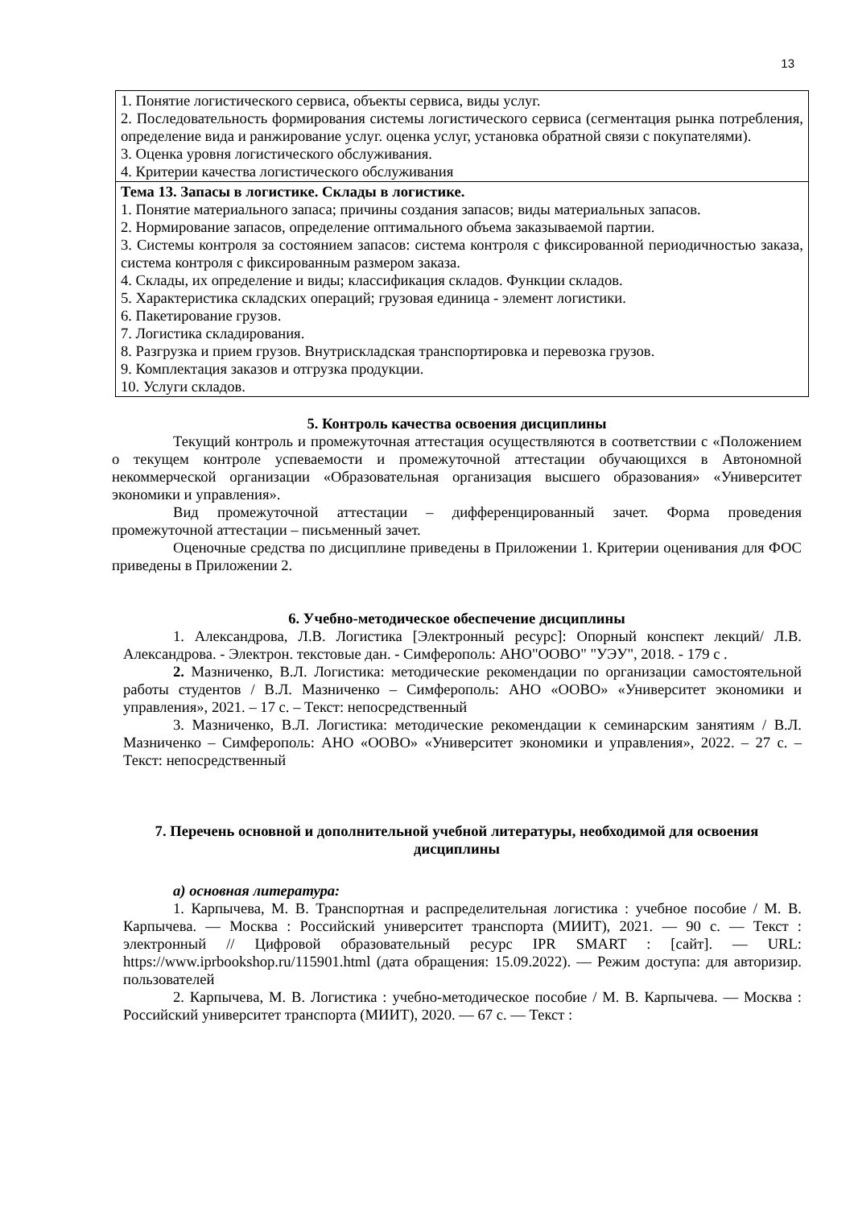13
| 1. Понятие логистического сервиса, объекты сервиса, виды услуг. 2. Последовательность формирования системы логистического сервиса (сегментация рынка потребления, определение вида и ранжирование услуг. оценка услуг, установка обратной связи с покупателями). 3. Оценка уровня логистического обслуживания. 4. Критерии качества логистического обслуживания |
| Тема 13. Запасы в логистике. Склады в логистике. 1. Понятие материального запаса; причины создания запасов; виды материальных запасов. 2. Нормирование запасов, определение оптимального объема заказываемой партии. 3. Системы контроля за состоянием запасов: система контроля с фиксированной периодичностью заказа, система контроля с фиксированным размером заказа. 4. Склады, их определение и виды; классификация складов. Функции складов. 5. Характеристика складских операций; грузовая единица - элемент логистики. 6. Пакетирование грузов. 7. Логистика складирования. 8. Разгрузка и прием грузов. Внутрискладская транспортировка и перевозка грузов. 9. Комплектация заказов и отгрузка продукции. 10. Услуги складов. |
5. Контроль качества освоения дисциплины
Текущий контроль и промежуточная аттестация осуществляются в соответствии с «Положением о текущем контроле успеваемости и промежуточной аттестации обучающихся в Автономной некоммерческой организации «Образовательная организация высшего образования» «Университет экономики и управления».
Вид промежуточной аттестации – дифференцированный зачет. Форма проведения промежуточной аттестации – письменный зачет.
Оценочные средства по дисциплине приведены в Приложении 1. Критерии оценивания для ФОС приведены в Приложении 2.
6. Учебно-методическое обеспечение дисциплины
1. Александрова, Л.В. Логистика [Электронный ресурс]: Опорный конспект лекций/ Л.В. Александрова. - Электрон. текстовые дан. - Симферополь: АНО"ООВО" "УЭУ", 2018. - 179 с .
2. Мазниченко, В.Л. Логистика: методические рекомендации по организации самостоятельной работы студентов / В.Л. Мазниченко – Симферополь: АНО «ООВО» «Университет экономики и управления», 2021. – 17 с. – Текст: непосредственный
3. Мазниченко, В.Л. Логистика: методические рекомендации к семинарским занятиям / В.Л. Мазниченко – Симферополь: АНО «ООВО» «Университет экономики и управления», 2022. – 27 с. – Текст: непосредственный
7. Перечень основной и дополнительной учебной литературы, необходимой для освоения дисциплины
а) основная литература:
1. Карпычева, М. В. Транспортная и распределительная логистика : учебное пособие / М. В. Карпычева. — Москва : Российский университет транспорта (МИИТ), 2021. — 90 с. — Текст : электронный // Цифровой образовательный ресурс IPR SMART : [сайт]. — URL: https://www.iprbookshop.ru/115901.html (дата обращения: 15.09.2022). — Режим доступа: для авторизир. пользователей
2. Карпычева, М. В. Логистика : учебно-методическое пособие / М. В. Карпычева. — Москва : Российский университет транспорта (МИИТ), 2020. — 67 с. — Текст :